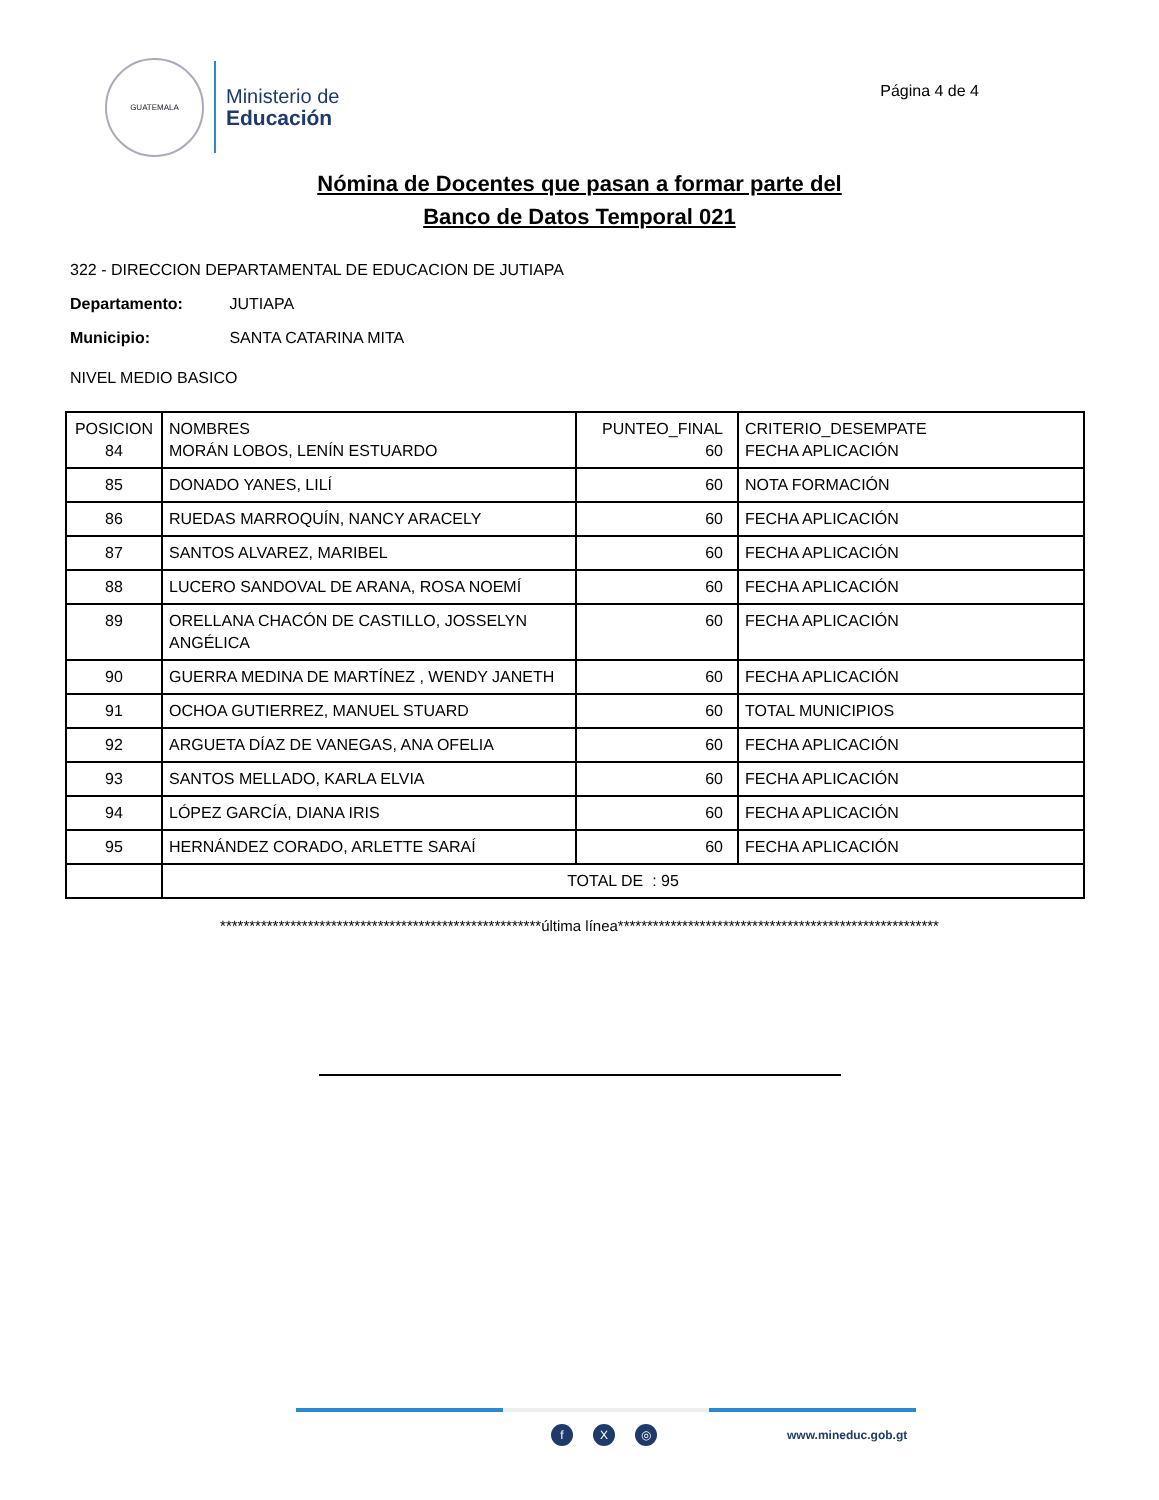GUATEMALA
Ministerio de
Educación
Página 4 de 4
Nómina de Docentes que pasan a formar parte del
Banco de Datos Temporal 021
322 - DIRECCION DEPARTAMENTAL DE EDUCACION DE JUTIAPA
Departamento: JUTIAPA
Municipio: SANTA CATARINA MITA
NIVEL MEDIO BASICO
| POSICION 84 | NOMBRES MORÁN LOBOS, LENÍN ESTUARDO | PUNTEO_FINAL 60 | CRITERIO_DESEMPATE FECHA APLICACIÓN |
| 85 | DONADO YANES, LILÍ | 60 | NOTA FORMACIÓN |
| 86 | RUEDAS MARROQUÍN, NANCY ARACELY | 60 | FECHA APLICACIÓN |
| 87 | SANTOS ALVAREZ, MARIBEL | 60 | FECHA APLICACIÓN |
| 88 | LUCERO SANDOVAL DE ARANA, ROSA NOEMÍ | 60 | FECHA APLICACIÓN |
| 89 | ORELLANA CHACÓN DE CASTILLO, JOSSELYN ANGÉLICA | 60 | FECHA APLICACIÓN |
| 90 | GUERRA MEDINA DE MARTÍNEZ , WENDY JANETH | 60 | FECHA APLICACIÓN |
| 91 | OCHOA GUTIERREZ, MANUEL STUARD | 60 | TOTAL MUNICIPIOS |
| 92 | ARGUETA DÍAZ DE VANEGAS, ANA OFELIA | 60 | FECHA APLICACIÓN |
| 93 | SANTOS MELLADO, KARLA ELVIA | 60 | FECHA APLICACIÓN |
| 94 | LÓPEZ GARCÍA, DIANA IRIS | 60 | FECHA APLICACIÓN |
| 95 | HERNÁNDEZ CORADO, ARLETTE SARAÍ | 60 | FECHA APLICACIÓN |
| | TOTAL DE : 95 | | |
*******************************************************última línea*******************************************************
f X ◎
www.mineduc.gob.gt